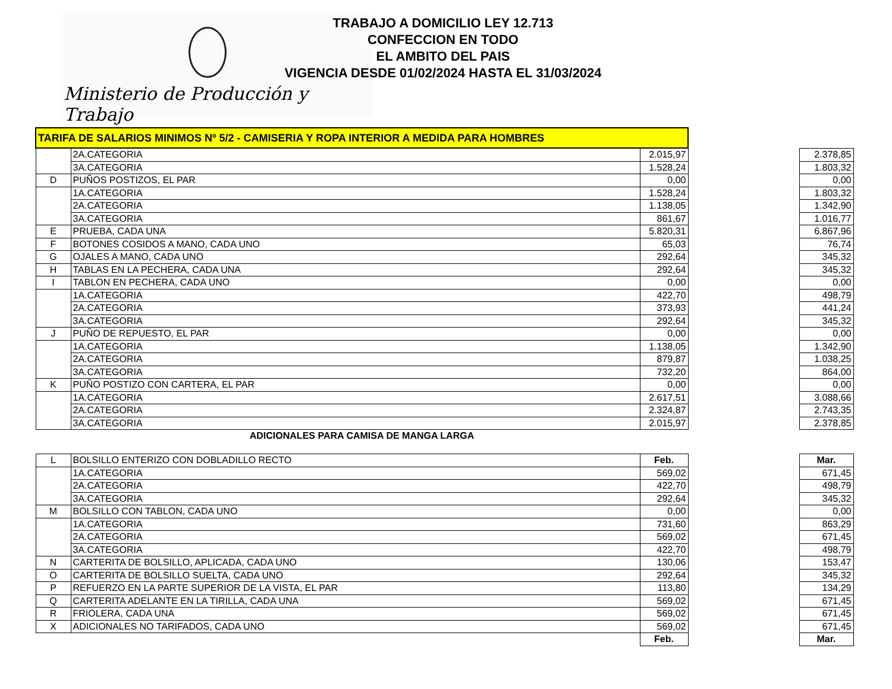Ministerio de Producción y Trabajo
TRABAJO A DOMICILIO LEY 12.713
CONFECCION EN TODO
EL AMBITO DEL PAIS
VIGENCIA DESDE 01/02/2024 HASTA EL 31/03/2024
| TARIFA DE SALARIOS MINIMOS Nº 5/2 - CAMISERIA Y ROPA INTERIOR A MEDIDA PARA HOMBRES | | | | |
| | 2A.CATEGORIA | 2.015,97 | | 2.378,85 |
| | 3A.CATEGORIA | 1.528,24 | | 1.803,32 |
| D | PUÑOS POSTIZOS, EL PAR | 0,00 | | 0,00 |
| | 1A.CATEGORIA | 1.528,24 | | 1.803,32 |
| | 2A.CATEGORIA | 1.138,05 | | 1.342,90 |
| | 3A.CATEGORIA | 861,67 | | 1.016,77 |
| E | PRUEBA, CADA UNA | 5.820,31 | | 6.867,96 |
| F | BOTONES COSIDOS A MANO, CADA UNO | 65,03 | | 76,74 |
| G | OJALES A MANO, CADA UNO | 292,64 | | 345,32 |
| H | TABLAS EN LA PECHERA, CADA UNA | 292,64 | | 345,32 |
| I | TABLON EN PECHERA, CADA UNO | 0,00 | | 0,00 |
| | 1A.CATEGORIA | 422,70 | | 498,79 |
| | 2A.CATEGORIA | 373,93 | | 441,24 |
| | 3A.CATEGORIA | 292,64 | | 345,32 |
| J | PUÑO DE REPUESTO, EL PAR | 0,00 | | 0,00 |
| | 1A.CATEGORIA | 1.138,05 | | 1.342,90 |
| | 2A.CATEGORIA | 879,87 | | 1.038,25 |
| | 3A.CATEGORIA | 732,20 | | 864,00 |
| K | PUÑO POSTIZO CON CARTERA, EL PAR | 0,00 | | 0,00 |
| | 1A.CATEGORIA | 2.617,51 | | 3.088,66 |
| | 2A.CATEGORIA | 2.324,87 | | 2.743,35 |
| | 3A.CATEGORIA | 2.015,97 | | 2.378,85 |
| ADICIONALES PARA CAMISA DE MANGA LARGA | | | | |
| L | BOLSILLO ENTERIZO CON DOBLADILLO RECTO | Feb. | | Mar. |
| | 1A.CATEGORIA | 569,02 | | 671,45 |
| | 2A.CATEGORIA | 422,70 | | 498,79 |
| | 3A.CATEGORIA | 292,64 | | 345,32 |
| M | BOLSILLO CON TABLON, CADA UNO | 0,00 | | 0,00 |
| | 1A.CATEGORIA | 731,60 | | 863,29 |
| | 2A.CATEGORIA | 569,02 | | 671,45 |
| | 3A.CATEGORIA | 422,70 | | 498,79 |
| N | CARTERITA DE BOLSILLO, APLICADA, CADA UNO | 130,06 | | 153,47 |
| O | CARTERITA DE BOLSILLO SUELTA, CADA UNO | 292,64 | | 345,32 |
| P | REFUERZO EN LA PARTE SUPERIOR DE LA VISTA, EL PAR | 113,80 | | 134,29 |
| Q | CARTERITA ADELANTE EN LA TIRILLA, CADA UNA | 569,02 | | 671,45 |
| R | FRIOLERA, CADA UNA | 569,02 | | 671,45 |
| X | ADICIONALES NO TARIFADOS, CADA UNO | 569,02 | | 671,45 |
| | | Feb. | | Mar. |